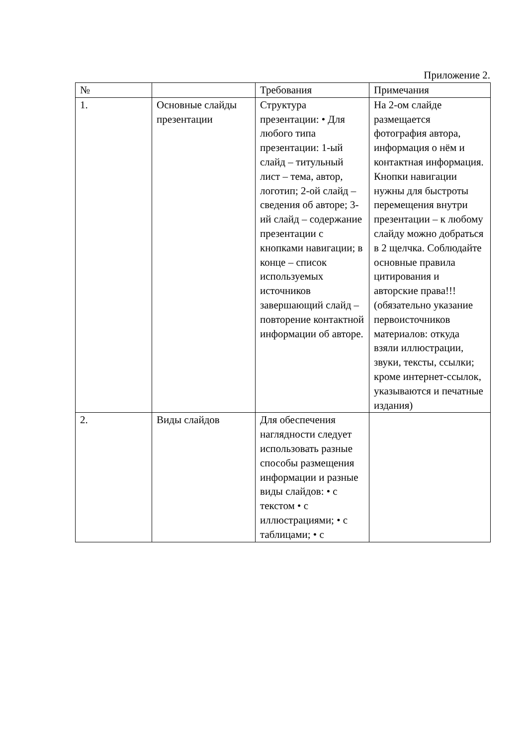Приложение 2.
| № | | Требования | Примечания |
| --- | --- | --- | --- |
| 1. | Основные слайды презентации | Структура презентации: • Для любого типа презентации: 1-ый слайд – титульный лист – тема, автор, логотип; 2-ой слайд – сведения об авторе; 3-ий слайд – содержание презентации с кнопками навигации; в конце – список используемых источников завершающий слайд – повторение контактной информации об авторе. | На 2-ом слайде размещается фотография автора, информация о нём и контактная информация. Кнопки навигации нужны для быстроты перемещения внутри презентации – к любому слайду можно добраться в 2 щелчка. Соблюдайте основные правила цитирования и авторские права!!! (обязательно указание первоисточников материалов: откуда взяли иллюстрации, звуки, тексты, ссылки; кроме интернет-ссылок, указываются и печатные издания) |
| 2. | Виды слайдов | Для обеспечения наглядности следует использовать разные способы размещения информации и разные виды слайдов: • с текстом • с иллюстрациями; • с таблицами; • с | |